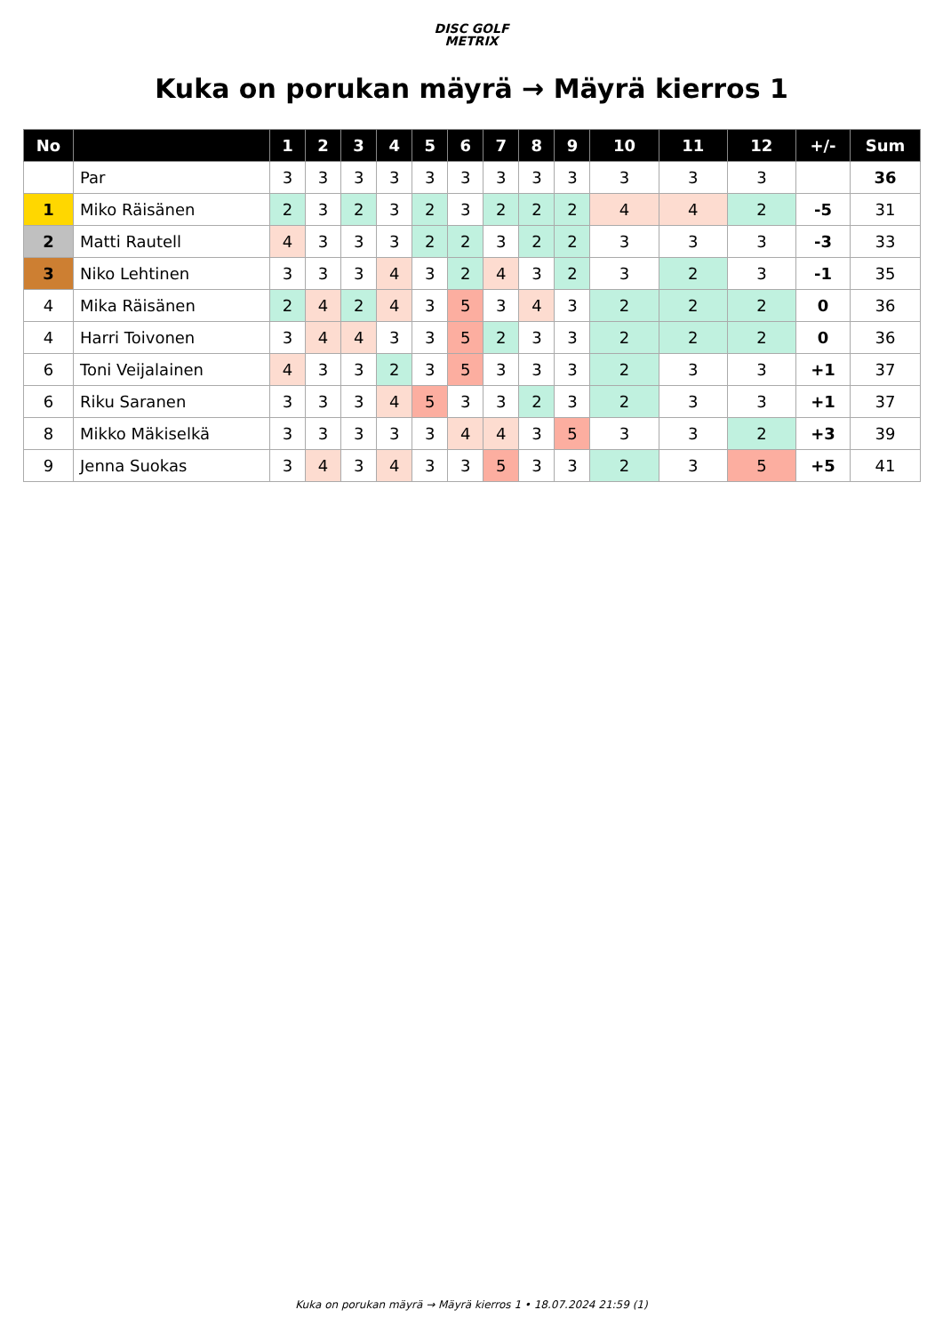DISC GOLF
METRIX
Kuka on porukan mäyrä → Mäyrä kierros 1
| No | | 1 | 2 | 3 | 4 | 5 | 6 | 7 | 8 | 9 | 10 | 11 | 12 | +/- | Sum |
| --- | --- | --- | --- | --- | --- | --- | --- | --- | --- | --- | --- | --- | --- | --- | --- |
| | Par | 3 | 3 | 3 | 3 | 3 | 3 | 3 | 3 | 3 | 3 | 3 | 3 | | 36 |
| 1 | Miko Räisänen | 2 | 3 | 2 | 3 | 2 | 3 | 2 | 2 | 2 | 4 | 4 | 2 | -5 | 31 |
| 2 | Matti Rautell | 4 | 3 | 3 | 3 | 2 | 2 | 3 | 2 | 2 | 3 | 3 | 3 | -3 | 33 |
| 3 | Niko Lehtinen | 3 | 3 | 3 | 4 | 3 | 2 | 4 | 3 | 2 | 3 | 2 | 3 | -1 | 35 |
| 4 | Mika Räisänen | 2 | 4 | 2 | 4 | 3 | 5 | 3 | 4 | 3 | 2 | 2 | 2 | 0 | 36 |
| 4 | Harri Toivonen | 3 | 4 | 4 | 3 | 3 | 5 | 2 | 3 | 3 | 2 | 2 | 2 | 0 | 36 |
| 6 | Toni Veijalainen | 4 | 3 | 3 | 2 | 3 | 5 | 3 | 3 | 3 | 2 | 3 | 3 | +1 | 37 |
| 6 | Riku Saranen | 3 | 3 | 3 | 4 | 5 | 3 | 3 | 2 | 3 | 2 | 3 | 3 | +1 | 37 |
| 8 | Mikko Mäkiselkä | 3 | 3 | 3 | 3 | 3 | 4 | 4 | 3 | 5 | 3 | 3 | 2 | +3 | 39 |
| 9 | Jenna Suokas | 3 | 4 | 3 | 4 | 3 | 3 | 5 | 3 | 3 | 2 | 3 | 5 | +5 | 41 |
Kuka on porukan mäyrä → Mäyrä kierros 1 • 18.07.2024 21:59 (1)